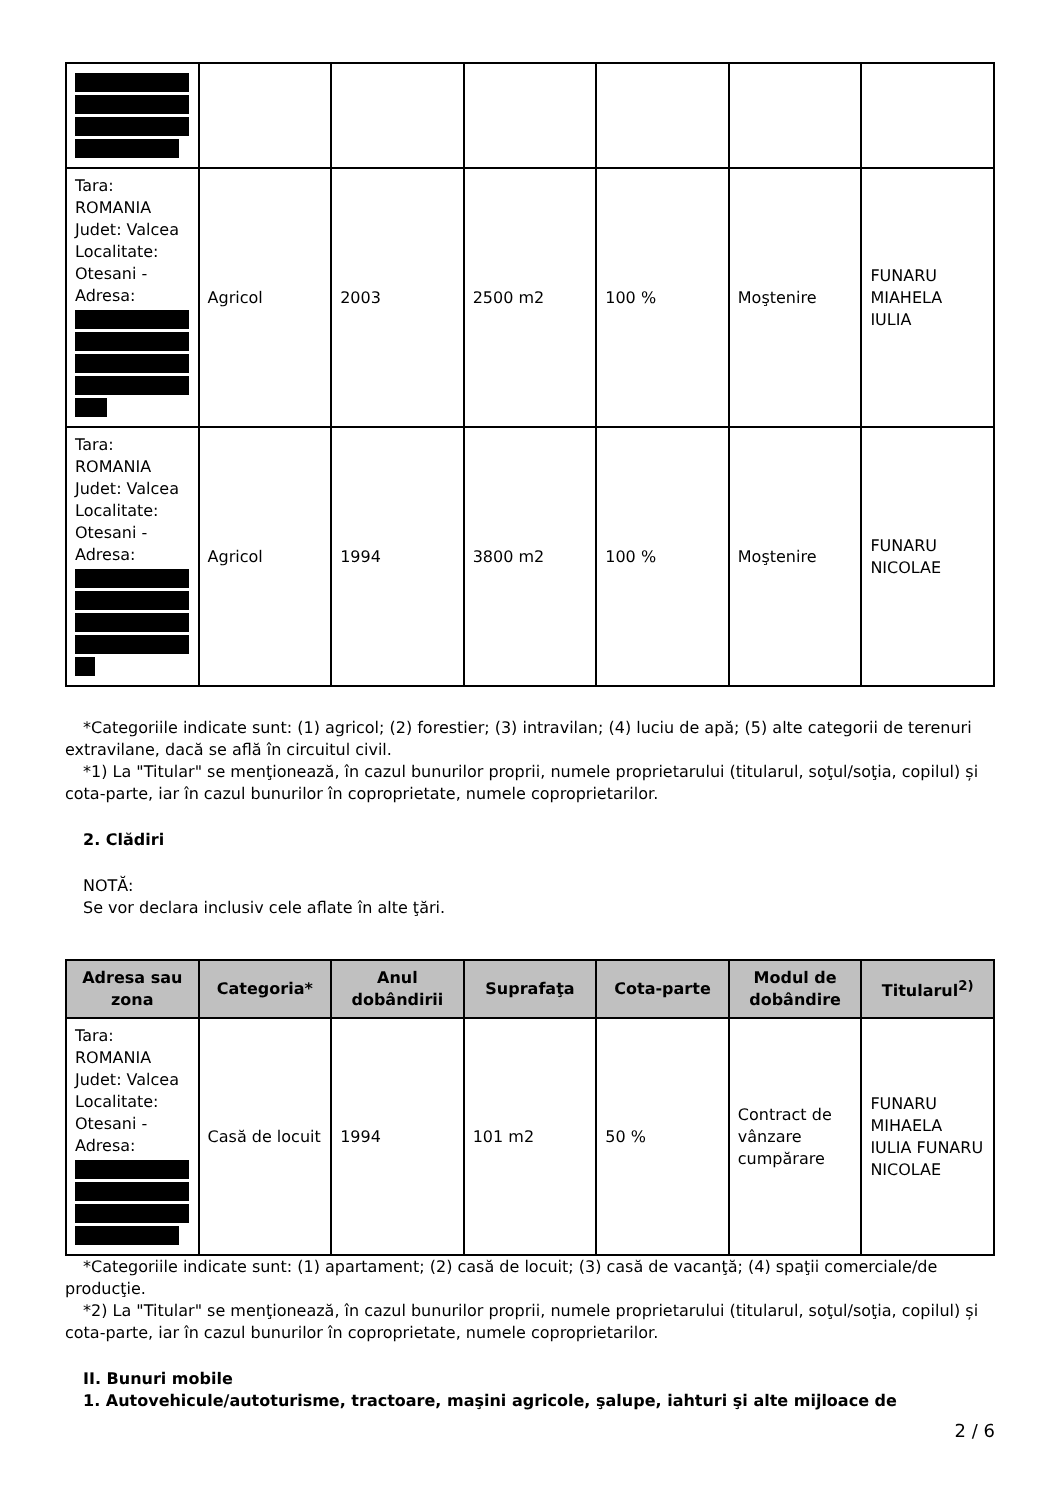| Tara: ROMANIA Judet: Valcea Localitate: Otesani - Adresa: | Agricol | 2003 | 2500 m2 | 100 % | Moştenire | FUNARU MIAHELA IULIA |
| Tara: ROMANIA Judet: Valcea Localitate: Otesani - Adresa: | Agricol | 1994 | 3800 m2 | 100 % | Moştenire | FUNARU NICOLAE |
*Categoriile indicate sunt: (1) agricol; (2) forestier; (3) intravilan; (4) luciu de apă; (5) alte categorii de terenuri extravilane, dacă se află în circuitul civil.
*1) La "Titular" se menţionează, în cazul bunurilor proprii, numele proprietarului (titularul, soţul/soţia, copilul) și cota-parte, iar în cazul bunurilor în coproprietate, numele coproprietarilor.
2. Clădiri
NOTĂ:
Se vor declara inclusiv cele aflate în alte ţări.
| Adresa sau zona | Categoria* | Anul dobândirii | Suprafaţa | Cota-parte | Modul de dobândire | Titularul<sup>2)</sup> |
| --- | --- | --- | --- | --- | --- | --- |
| Tara: ROMANIA Judet: Valcea Localitate: Otesani - Adresa: | Casă de locuit | 1994 | 101 m2 | 50 % | Contract de vânzare cumpărare | FUNARU MIHAELA IULIA FUNARU NICOLAE |
*Categoriile indicate sunt: (1) apartament; (2) casă de locuit; (3) casă de vacanţă; (4) spaţii comerciale/de producţie.
*2) La "Titular" se menţionează, în cazul bunurilor proprii, numele proprietarului (titularul, soţul/soţia, copilul) și cota-parte, iar în cazul bunurilor în coproprietate, numele coproprietarilor.
II. Bunuri mobile
1. Autovehicule/autoturisme, tractoare, maşini agricole, şalupe, iahturi şi alte mijloace de
2 / 6